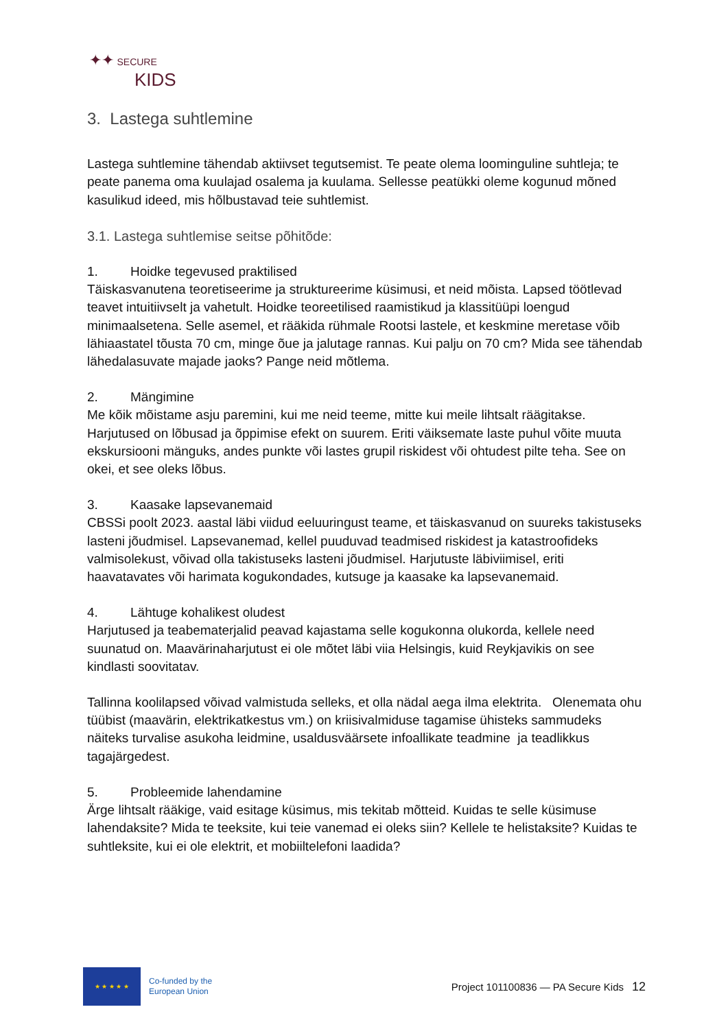✦✦ SECURE
KIDS
3. Lastega suhtlemine
Lastega suhtlemine tähendab aktiivset tegutsemist. Te peate olema loominguline suhtleja; te peate panema oma kuulajad osalema ja kuulama. Sellesse peatükki oleme kogunud mõned kasulikud ideed, mis hõlbustavad teie suhtlemist.
3.1. Lastega suhtlemise seitse põhitõde:
1. Hoidke tegevused praktilised
Täiskasvanutena teoretiseerime ja struktureerime küsimusi, et neid mõista. Lapsed töötlevad teavet intuitiivselt ja vahetult. Hoidke teoreetilised raamistikud ja klassitüüpi loengud minimaalsetena. Selle asemel, et rääkida rühmale Rootsi lastele, et keskmine meretase võib lähiaastatel tõusta 70 cm, minge õue ja jalutage rannas. Kui palju on 70 cm? Mida see tähendab lähedalasuvate majade jaoks? Pange neid mõtlema.
2. Mängimine
Me kõik mõistame asju paremini, kui me neid teeme, mitte kui meile lihtsalt räägitakse. Harjutused on lõbusad ja õppimise efekt on suurem. Eriti väiksemate laste puhul võite muuta ekskursiooni mänguks, andes punkte või lastes grupil riskidest või ohtudest pilte teha. See on okei, et see oleks lõbus.
3. Kaasake lapsevanemaid
CBSSi poolt 2023. aastal läbi viidud eeluuringust teame, et täiskasvanud on suureks takistuseks lasteni jõudmisel. Lapsevanemad, kellel puuduvad teadmised riskidest ja katastroofideks valmisolekust, võivad olla takistuseks lasteni jõudmisel. Harjutuste läbiviimisel, eriti haavatavates või harimata kogukondades, kutsuge ja kaasake ka lapsevanemaid.
4. Lähtuge kohalikest oludest
Harjutused ja teabematerjalid peavad kajastama selle kogukonna olukorda, kellele need suunatud on. Maavärinaharjutust ei ole mõtet läbi viia Helsingis, kuid Reykjavikis on see kindlasti soovitatav.
Tallinna koolilapsed võivad valmistuda selleks, et olla nädal aega ilma elektrita. Olenemata ohu tüübist (maavärin, elektrikatkestus vm.) on kriisivalmiduse tagamise ühisteks sammudeks näiteks turvalise asukoha leidmine, usaldusväärsete infoallikate teadmine ja teadlikkus tagajärgedest.
5. Probleemide lahendamine
Ärge lihtsalt rääkige, vaid esitage küsimus, mis tekitab mõtteid. Kuidas te selle küsimuse lahendaksite? Mida te teeksite, kui teie vanemad ei oleks siin? Kellele te helistaksite? Kuidas te suhtleksite, kui ei ole elektrit, et mobiiltelefoni laadida?
★ ★ ★ ★ ★
Co-funded by the
European Union
Project 101100836 — PA Secure Kids
12